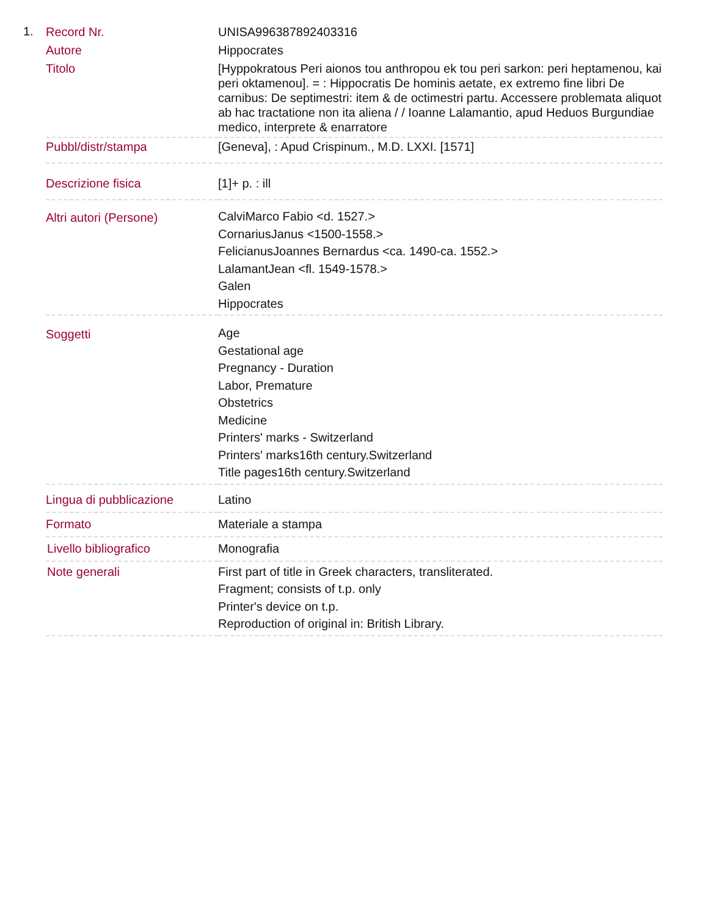1.
| Record Nr. | UNISA996387892403316 |
| Autore | Hippocrates |
| Titolo | [Hyppokratous Peri aionos tou anthropou ek tou peri sarkon: peri heptamenou, kai peri oktamenou]. = : Hippocratis De hominis aetate, ex extremo fine libri De carnibus: De septimestri: item & de octimestri partu. Accessere problemata aliquot ab hac tractatione non ita aliena / / Ioanne Lalamantio, apud Heduos Burgundiae medico, interprete & enarratore |
| Pubbl/distr/stampa | [Geneva], : Apud Crispinum., M.D. LXXI. [1571] |
| Descrizione fisica | [1]+ p. : ill |
| Altri autori (Persone) | CalviMarco Fabio <d. 1527.> CornariusJanus <1500-1558.> FelicianusJoannes Bernardus <ca. 1490-ca. 1552.> LalamantJean <fl. 1549-1578.> Galen Hippocrates |
| Soggetti | Age Gestational age Pregnancy - Duration Labor, Premature Obstetrics Medicine Printers' marks - Switzerland Printers' marks16th century.Switzerland Title pages16th century.Switzerland |
| Lingua di pubblicazione | Latino |
| Formato | Materiale a stampa |
| Livello bibliografico | Monografia |
| Note generali | First part of title in Greek characters, transliterated. Fragment; consists of t.p. only Printer's device on t.p. Reproduction of original in: British Library. |